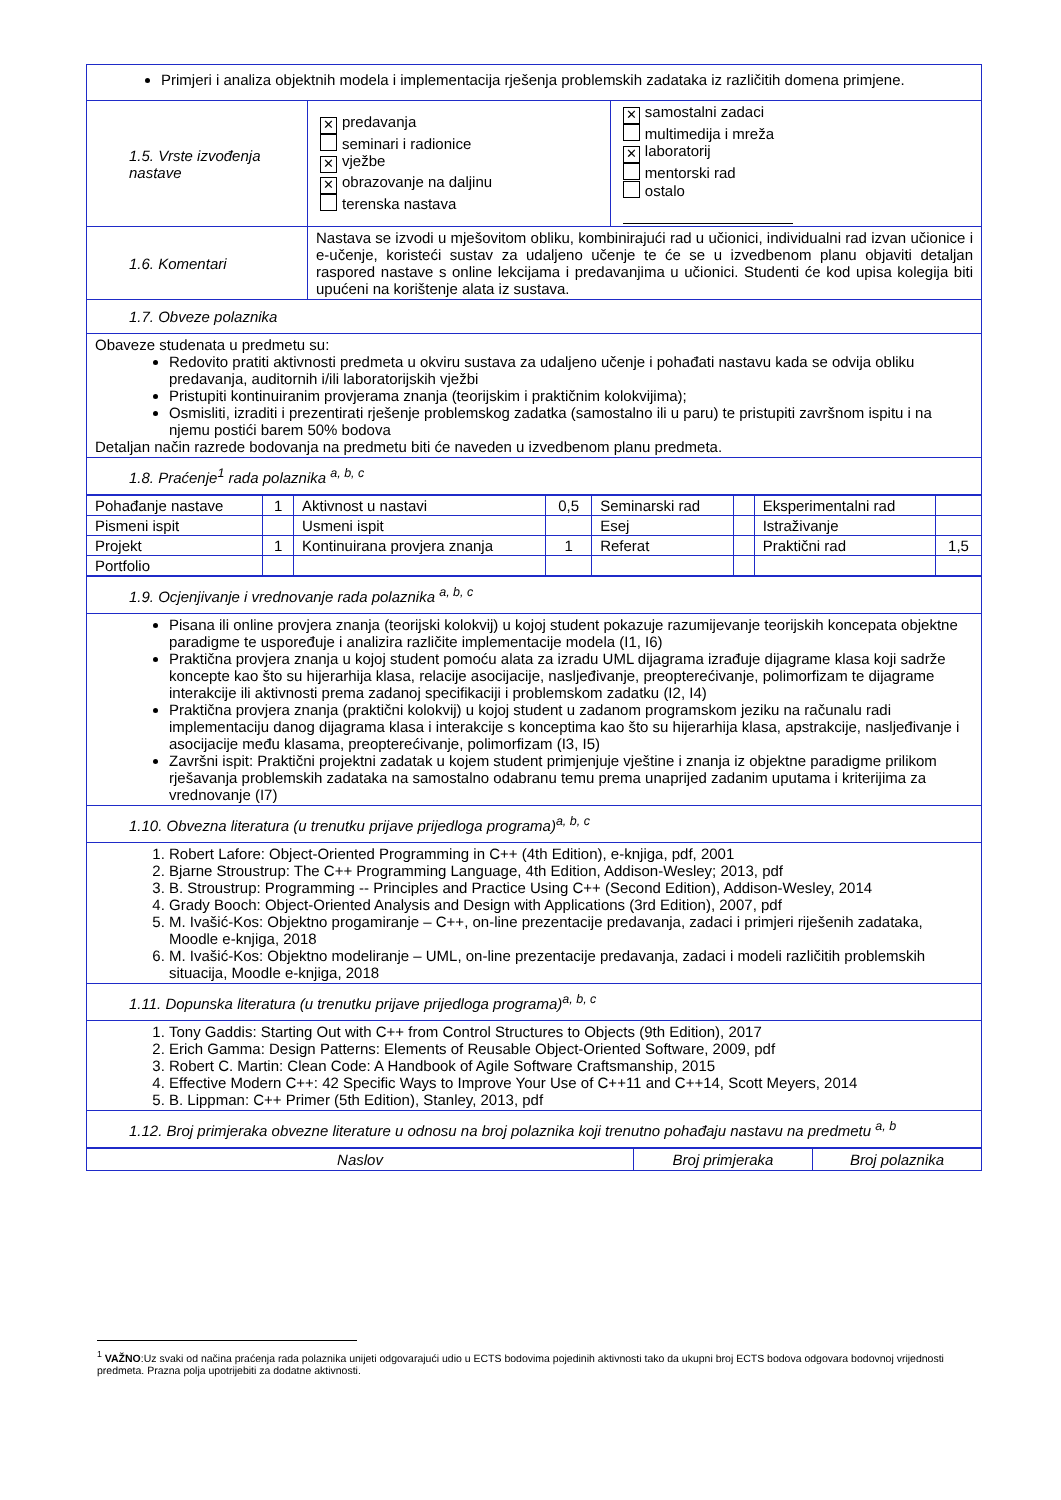| Primjeri i analiza objektnih modela i implementacija rješenja problemskih zadataka iz različitih domena primjene. | | |
| 1.5. Vrste izvođenja nastave | ✕ predavanja seminari i radionice ✕ vježbe ✕ obrazovanje na daljinu terenska nastava | ✕ samostalni zadaci multimedija i mreža ✕ laboratorij mentorski rad ostalo |
| 1.6. Komentari | Nastava se izvodi u mješovitom obliku, kombinirajući rad u učionici, individualni rad izvan učionice i e-učenje, koristeći sustav za udaljeno učenje te će se u izvedbenom planu objaviti detaljan raspored nastave s online lekcijama i predavanjima u učionici. Studenti će kod upisa kolegija biti upućeni na korištenje alata iz sustava. | |
| 1.7. Obveze polaznika | | |
| Obaveze studenata u predmetu su: Redovito pratiti aktivnosti predmeta u okviru sustava za udaljeno učenje i pohađati nastavu kada se odvija obliku predavanja, auditornih i/ili laboratorijskih vježbi Pristupiti kontinuiranim provjerama znanja (teorijskim i praktičnim kolokvijima); Osmisliti, izraditi i prezentirati rješenje problemskog zadatka (samostalno ili u paru) te pristupiti završnom ispitu i na njemu postići barem 50% bodova Detaljan način razrede bodovanja na predmetu biti će naveden u izvedbenom planu predmeta. | | |
| 1.8. Praćenje<sup>1</sup> rada polaznika <sup>a, b, c</sup> | | |
| Pohađanje nastave | 1 | Aktivnost u nastavi | 0,5 | Seminarski rad | | Eksperimentalni rad | |
| Pismeni ispit | | Usmeni ispit | | Esej | | Istraživanje | |
| Projekt | 1 | Kontinuirana provjera znanja | 1 | Referat | | Praktični rad | 1,5 |
| Portfolio | | | | | | | |
| 1.9. Ocjenjivanje i vrednovanje rada polaznika <sup>a, b, c</sup> |
| Pisana ili online provjera znanja (teorijski kolokvij) u kojoj student pokazuje razumijevanje teorijskih koncepata objektne paradigme te uspoređuje i analizira različite implementacije modela (I1, I6) Praktična provjera znanja u kojoj student pomoću alata za izradu UML dijagrama izrađuje dijagrame klasa koji sadrže koncepte kao što su hijerarhija klasa, relacije asocijacije, nasljeđivanje, preopterećivanje, polimorfizam te dijagrame interakcije ili aktivnosti prema zadanoj specifikaciji i problemskom zadatku (I2, I4) Praktična provjera znanja (praktični kolokvij) u kojoj student u zadanom programskom jeziku na računalu radi implementaciju danog dijagrama klasa i interakcije s konceptima kao što su hijerarhija klasa, apstrakcije, nasljeđivanje i asocijacije među klasama, preopterećivanje, polimorfizam (I3, I5) Završni ispit: Praktični projektni zadatak u kojem student primjenjuje vještine i znanja iz objektne paradigme prilikom rješavanja problemskih zadataka na samostalno odabranu temu prema unaprijed zadanim uputama i kriterijima za vrednovanje (I7) |
| 1.10. Obvezna literatura (u trenutku prijave prijedloga programa)<sup>a, b, c</sup> |
| 1. Robert Lafore: Object-Oriented Programming in C++ (4th Edition), e-knjiga, pdf, 2001 2. Bjarne Stroustrup: The C++ Programming Language, 4th Edition, Addison-Wesley; 2013, pdf 3. B. Stroustrup: Programming -- Principles and Practice Using C++ (Second Edition), Addison-Wesley, 2014 4. Grady Booch: Object-Oriented Analysis and Design with Applications (3rd Edition), 2007, pdf 5. M. Ivašić-Kos: Objektno progamiranje – C++, on-line prezentacije predavanja, zadaci i primjeri riješenih zadataka, Moodle e-knjiga, 2018 6. M. Ivašić-Kos: Objektno modeliranje – UML, on-line prezentacije predavanja, zadaci i modeli različitih problemskih situacija, Moodle e-knjiga, 2018 |
| 1.11. Dopunska literatura (u trenutku prijave prijedloga programa)<sup>a, b, c</sup> |
| 1. Tony Gaddis: Starting Out with C++ from Control Structures to Objects (9th Edition), 2017 2. Erich Gamma: Design Patterns: Elements of Reusable Object-Oriented Software, 2009, pdf 3. Robert C. Martin: Clean Code: A Handbook of Agile Software Craftsmanship, 2015 4. Effective Modern C++: 42 Specific Ways to Improve Your Use of C++11 and C++14, Scott Meyers, 2014 5. B. Lippman: C++ Primer (5th Edition), Stanley, 2013, pdf |
| 1.12. Broj primjeraka obvezne literature u odnosu na broj polaznika koji trenutno pohađaju nastavu na predmetu <sup>a, b</sup> |
| Naslov | Broj primjeraka | Broj polaznika |
| --- | --- | --- |
<sup>1</sup> VAŽNO:Uz svaki od načina praćenja rada polaznika unijeti odgovarajući udio u ECTS bodovima pojedinih aktivnosti tako da ukupni broj ECTS bodova odgovara bodovnoj vrijednosti predmeta. Prazna polja upotrijebiti za dodatne aktivnosti.